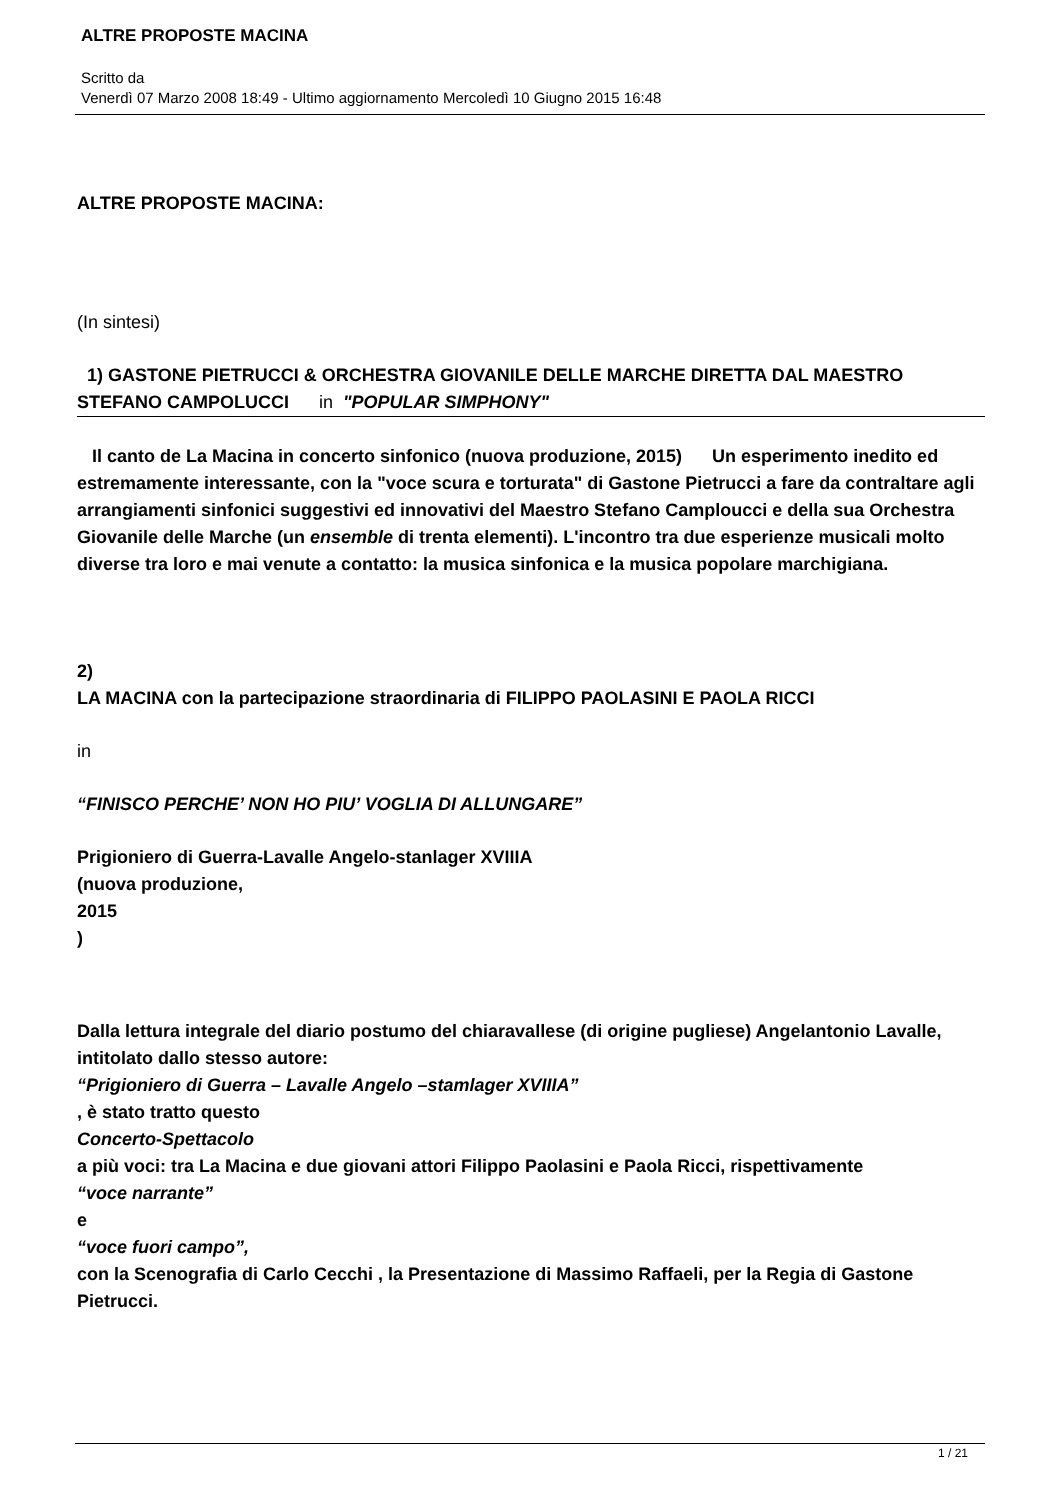ALTRE PROPOSTE MACINA
Scritto da
Venerdì 07 Marzo 2008 18:49 - Ultimo aggiornamento Mercoledì 10 Giugno 2015 16:48
ALTRE PROPOSTE MACINA:
(In sintesi)
1) GASTONE PIETRUCCI & ORCHESTRA GIOVANILE DELLE MARCHE DIRETTA DAL MAESTRO STEFANO CAMPOLUCCI in "POPULAR SIMPHONY"
Il canto de La Macina in concerto sinfonico (nuova produzione, 2015) Un esperimento inedito ed estremamente interessante, con la "voce scura e torturata" di Gastone Pietrucci a fare da contraltare agli arrangiamenti sinfonici suggestivi ed innovativi del Maestro Stefano Camploucci e della sua Orchestra Giovanile delle Marche (un ensemble di trenta elementi). L'incontro tra due esperienze musicali molto diverse tra loro e mai venute a contatto: la musica sinfonica e la musica popolare marchigiana.
2)
LA MACINA con la partecipazione straordinaria di FILIPPO PAOLASINI E PAOLA RICCI
in
“FINISCO PERCHE’ NON HO PIU’ VOGLIA DI ALLUNGARE”
Prigioniero di Guerra-Lavalle Angelo-stanlager XVIIIA
(nuova produzione,
2015
)
Dalla lettura integrale del diario postumo del chiaravallese (di origine pugliese) Angelantonio Lavalle, intitolato dallo stesso autore:
“Prigioniero di Guerra – Lavalle Angelo –stamlager XVIIIA”
, è stato tratto questo
Concerto-Spettacolo
a più voci: tra La Macina e due giovani attori Filippo Paolasini e Paola Ricci, rispettivamente
“voce narrante”
e
“voce fuori campo”,
con la Scenografia di Carlo Cecchi , la Presentazione di Massimo Raffaeli, per la Regia di Gastone Pietrucci.
1 / 21